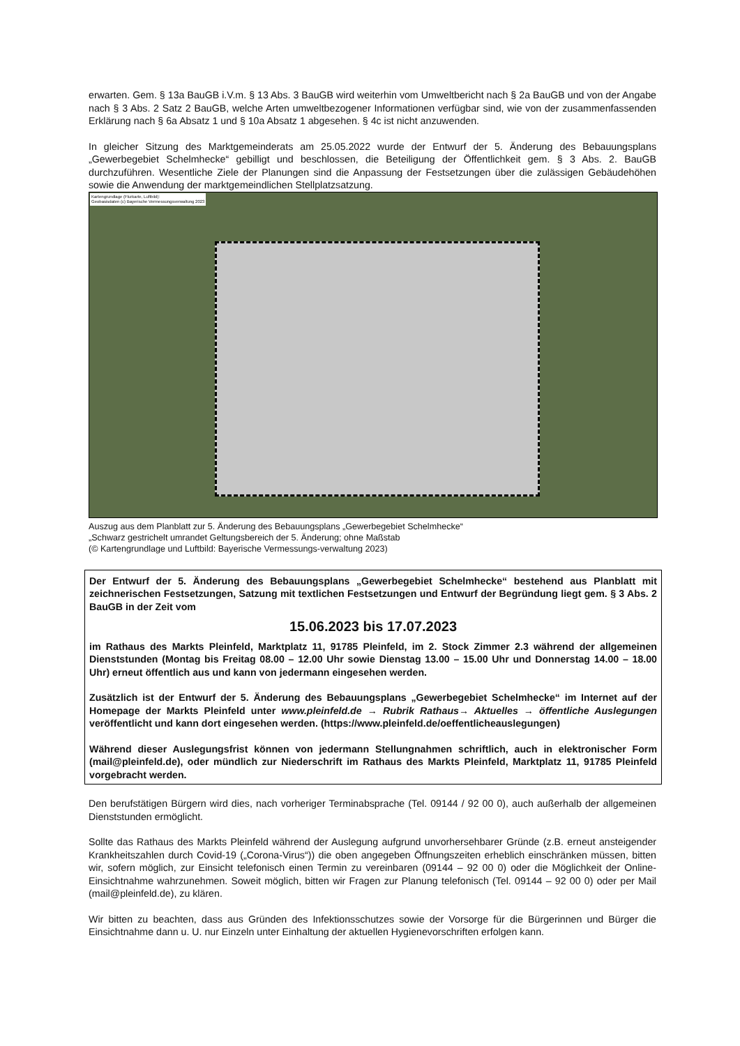erwarten. Gem. § 13a BauGB i.V.m. § 13 Abs. 3 BauGB wird weiterhin vom Umweltbericht nach § 2a BauGB und von der Angabe nach § 3 Abs. 2 Satz 2 BauGB, welche Arten umweltbezogener Informationen verfügbar sind, wie von der zusammenfassenden Erklärung nach § 6a Absatz 1 und § 10a Absatz 1 abgesehen. § 4c ist nicht anzuwenden.
In gleicher Sitzung des Marktgemeinderats am 25.05.2022 wurde der Entwurf der 5. Änderung des Bebauungsplans „Gewerbegebiet Schelmhecke“ gebilligt und beschlossen, die Beteiligung der Öffentlichkeit gem. § 3 Abs. 2. BauGB durchzuführen. Wesentliche Ziele der Planungen sind die Anpassung der Festsetzungen über die zulässigen Gebäudehöhen sowie die Anwendung der marktgemeindlichen Stellplatzsatzung.
Kartengrundlage (Flurkarte, Luftbild):
Geobasisdaten (c) Bayerische Vermessungsverwaltung 2023
Auszug aus dem Planblatt zur 5. Änderung des Bebauungsplans „Gewerbegebiet Schelmhecke“
„Schwarz gestrichelt umrandet Geltungsbereich der 5. Änderung; ohne Maßstab
(© Kartengrundlage und Luftbild: Bayerische Vermessungs-verwaltung 2023)
Der Entwurf der 5. Änderung des Bebauungsplans „Gewerbegebiet Schelmhecke“ bestehend aus Planblatt mit zeichnerischen Festsetzungen, Satzung mit textlichen Festsetzungen und Entwurf der Begründung liegt gem. § 3 Abs. 2 BauGB in der Zeit vom
15.06.2023 bis 17.07.2023
im Rathaus des Markts Pleinfeld, Marktplatz 11, 91785 Pleinfeld, im 2. Stock Zimmer 2.3 während der allgemeinen Dienststunden (Montag bis Freitag 08.00 – 12.00 Uhr sowie Dienstag 13.00 – 15.00 Uhr und Donnerstag 14.00 – 18.00 Uhr) erneut öffentlich aus und kann von jedermann eingesehen werden.
Zusätzlich ist der Entwurf der 5. Änderung des Bebauungsplans „Gewerbegebiet Schelmhecke“ im Internet auf der Homepage der Markts Pleinfeld unter www.pleinfeld.de → Rubrik Rathaus→ Aktuelles → öffentliche Auslegungen veröffentlicht und kann dort eingesehen werden. (https://www.pleinfeld.de/oeffentlicheauslegungen)
Während dieser Auslegungsfrist können von jedermann Stellungnahmen schriftlich, auch in elektronischer Form (mail@pleinfeld.de), oder mündlich zur Niederschrift im Rathaus des Markts Pleinfeld, Marktplatz 11, 91785 Pleinfeld vorgebracht werden.
Den berufstätigen Bürgern wird dies, nach vorheriger Terminabsprache (Tel. 09144 / 92 00 0), auch außerhalb der allgemeinen Dienststunden ermöglicht.
Sollte das Rathaus des Markts Pleinfeld während der Auslegung aufgrund unvorhersehbarer Gründe (z.B. erneut ansteigender Krankheitszahlen durch Covid-19 („Corona-Virus“)) die oben angegeben Öffnungszeiten erheblich einschränken müssen, bitten wir, sofern möglich, zur Einsicht telefonisch einen Termin zu vereinbaren (09144 – 92 00 0) oder die Möglichkeit der Online-Einsichtnahme wahrzunehmen. Soweit möglich, bitten wir Fragen zur Planung telefonisch (Tel. 09144 – 92 00 0) oder per Mail (mail@pleinfeld.de), zu klären.
Wir bitten zu beachten, dass aus Gründen des Infektionsschutzes sowie der Vorsorge für die Bürgerinnen und Bürger die Einsichtnahme dann u. U. nur Einzeln unter Einhaltung der aktuellen Hygienevorschriften erfolgen kann.